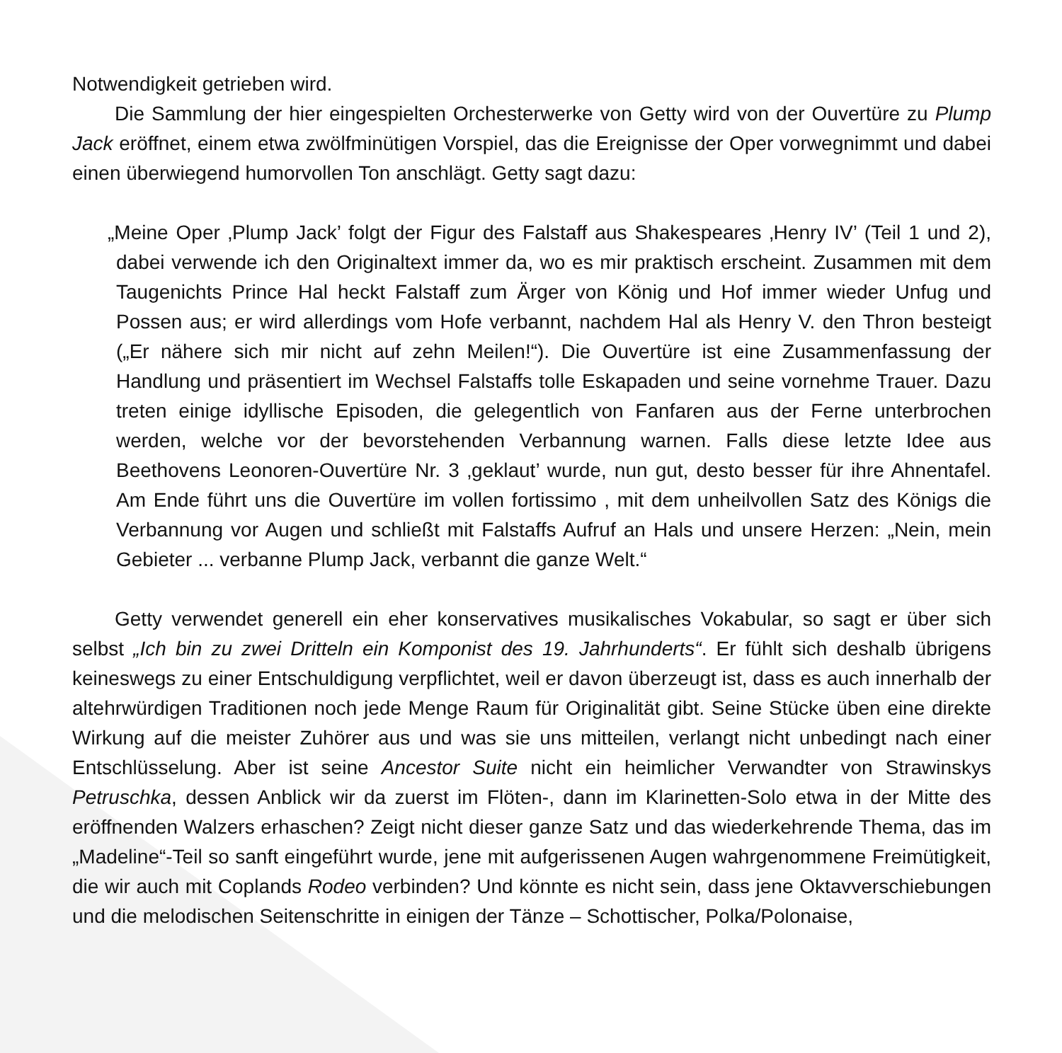Notwendigkeit getrieben wird.
Die Sammlung der hier eingespielten Orchesterwerke von Getty wird von der Ouvertüre zu Plump Jack eröffnet, einem etwa zwölfminütigen Vorspiel, das die Ereignisse der Oper vorwegnimmt und dabei einen überwiegend humorvollen Ton anschlägt. Getty sagt dazu:
„Meine Oper ‚Plump Jack’ folgt der Figur des Falstaff aus Shakespeares ‚Henry IV’ (Teil 1 und 2), dabei verwende ich den Originaltext immer da, wo es mir praktisch erscheint. Zusammen mit dem Taugenichts Prince Hal heckt Falstaff zum Ärger von König und Hof immer wieder Unfug und Possen aus; er wird allerdings vom Hofe verbannt, nachdem Hal als Henry V. den Thron besteigt („Er nähere sich mir nicht auf zehn Meilen!“). Die Ouvertüre ist eine Zusammenfassung der Handlung und präsentiert im Wechsel Falstaffs tolle Eskapaden und seine vornehme Trauer. Dazu treten einige idyllische Episoden, die gelegentlich von Fanfaren aus der Ferne unterbrochen werden, welche vor der bevorstehenden Verbannung warnen. Falls diese letzte Idee aus Beethovens Leonoren-Ouvertüre Nr. 3 ‚geklaut’ wurde, nun gut, desto besser für ihre Ahnentafel. Am Ende führt uns die Ouvertüre im vollen fortissimo , mit dem unheilvollen Satz des Königs die Verbannung vor Augen und schließt mit Falstaffs Aufruf an Hals und unsere Herzen: „Nein, mein Gebieter ... verbanne Plump Jack, verbannt die ganze Welt.“
Getty verwendet generell ein eher konservatives musikalisches Vokabular, so sagt er über sich selbst „Ich bin zu zwei Dritteln ein Komponist des 19. Jahrhunderts“. Er fühlt sich deshalb übrigens keineswegs zu einer Entschuldigung verpflichtet, weil er davon überzeugt ist, dass es auch innerhalb der altehrwürdigen Traditionen noch jede Menge Raum für Originalität gibt. Seine Stücke üben eine direkte Wirkung auf die meister Zuhörer aus und was sie uns mitteilen, verlangt nicht unbedingt nach einer Entschlüsselung. Aber ist seine Ancestor Suite nicht ein heimlicher Verwandter von Strawinskys Petruschka, dessen Anblick wir da zuerst im Flöten-, dann im Klarinetten-Solo etwa in der Mitte des eröffnenden Walzers erhaschen? Zeigt nicht dieser ganze Satz und das wiederkehrende Thema, das im „Madeline“-Teil so sanft eingeführt wurde, jene mit aufgerissenen Augen wahrgenommene Freimütigkeit, die wir auch mit Coplands Rodeo verbinden? Und könnte es nicht sein, dass jene Oktavverschiebungen und die melodischen Seitenschritte in einigen der Tänze – Schottischer, Polka/Polonaise,